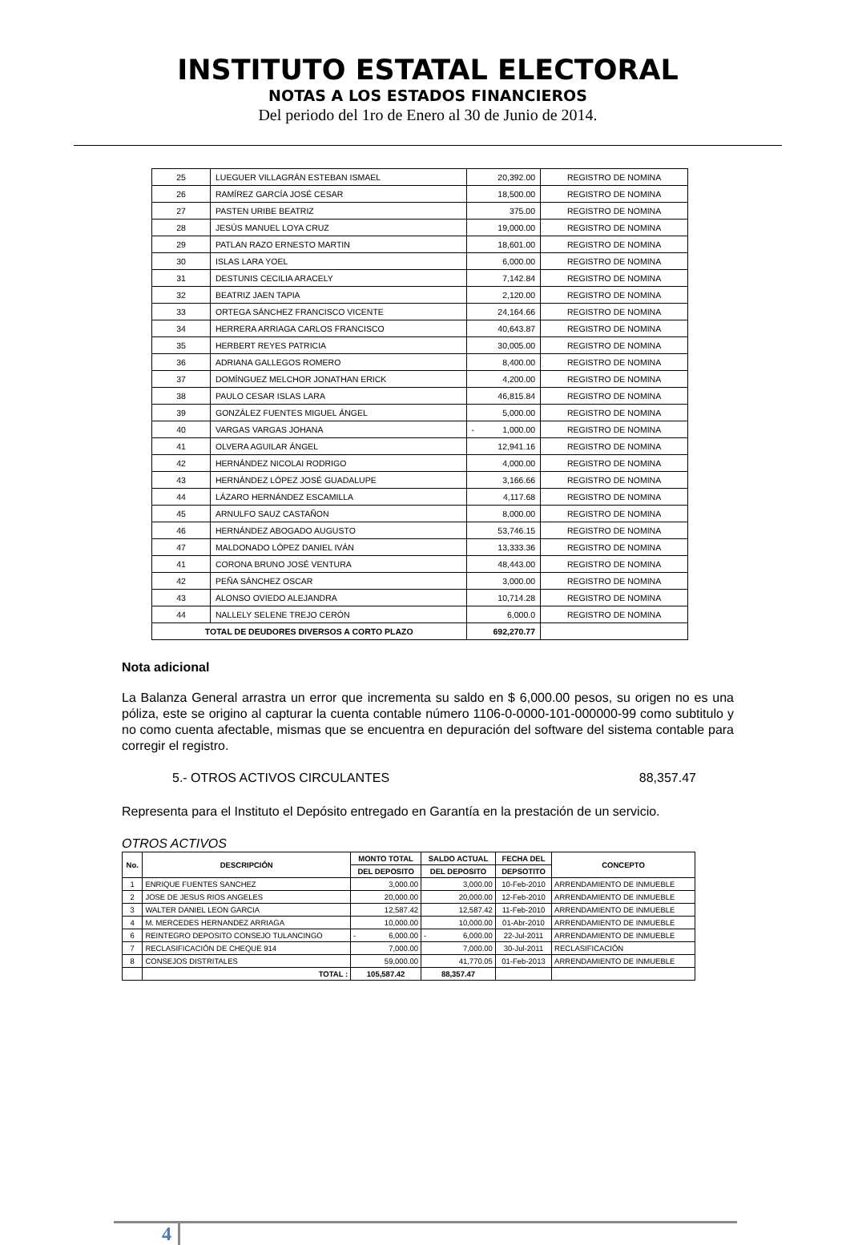INSTITUTO ESTATAL ELECTORAL
NOTAS A LOS ESTADOS FINANCIEROS
Del periodo del 1ro de Enero al 30 de Junio de 2014.
| 25 | LUEGUER VILLAGRÁN ESTEBAN ISMAEL | 20,392.00 | REGISTRO DE NOMINA |
| 26 | RAMÍREZ GARCÍA JOSÉ CESAR | 18,500.00 | REGISTRO DE NOMINA |
| 27 | PASTEN URIBE BEATRIZ | 375.00 | REGISTRO DE NOMINA |
| 28 | JESÚS MANUEL LOYA CRUZ | 19,000.00 | REGISTRO DE NOMINA |
| 29 | PATLAN RAZO ERNESTO MARTIN | 18,601.00 | REGISTRO DE NOMINA |
| 30 | ISLAS LARA YOEL | 6,000.00 | REGISTRO DE NOMINA |
| 31 | DESTUNIS CECILIA ARACELY | 7,142.84 | REGISTRO DE NOMINA |
| 32 | BEATRIZ JAEN TAPIA | 2,120.00 | REGISTRO DE NOMINA |
| 33 | ORTEGA SÁNCHEZ FRANCISCO VICENTE | 24,164.66 | REGISTRO DE NOMINA |
| 34 | HERRERA ARRIAGA CARLOS FRANCISCO | 40,643.87 | REGISTRO DE NOMINA |
| 35 | HERBERT REYES PATRICIA | 30,005.00 | REGISTRO DE NOMINA |
| 36 | ADRIANA GALLEGOS ROMERO | 8,400.00 | REGISTRO DE NOMINA |
| 37 | DOMÍNGUEZ MELCHOR JONATHAN ERICK | 4,200.00 | REGISTRO DE NOMINA |
| 38 | PAULO CESAR ISLAS LARA | 46,815.84 | REGISTRO DE NOMINA |
| 39 | GONZÁLEZ FUENTES MIGUEL ÁNGEL | 5,000.00 | REGISTRO DE NOMINA |
| 40 | VARGAS VARGAS JOHANA | - 1,000.00 | REGISTRO DE NOMINA |
| 41 | OLVERA AGUILAR ÁNGEL | 12,941.16 | REGISTRO DE NOMINA |
| 42 | HERNÁNDEZ NICOLAI RODRIGO | 4,000.00 | REGISTRO DE NOMINA |
| 43 | HERNÁNDEZ LÓPEZ JOSÉ GUADALUPE | 3,166.66 | REGISTRO DE NOMINA |
| 44 | LÁZARO HERNÁNDEZ ESCAMILLA | 4,117.68 | REGISTRO DE NOMINA |
| 45 | ARNULFO SAUZ CASTAÑON | 8,000.00 | REGISTRO DE NOMINA |
| 46 | HERNÁNDEZ ABOGADO AUGUSTO | 53,746.15 | REGISTRO DE NOMINA |
| 47 | MALDONADO LÓPEZ DANIEL IVÁN | 13,333.36 | REGISTRO DE NOMINA |
| 41 | CORONA BRUNO JOSÉ VENTURA | 48,443.00 | REGISTRO DE NOMINA |
| 42 | PEÑA SÁNCHEZ OSCAR | 3,000.00 | REGISTRO DE NOMINA |
| 43 | ALONSO OVIEDO ALEJANDRA | 10,714.28 | REGISTRO DE NOMINA |
| 44 | NALLELY SELENE TREJO CERÓN | 6,000.0 | REGISTRO DE NOMINA |
| TOTAL DE DEUDORES DIVERSOS A CORTO PLAZO | | 692,270.77 | |
Nota adicional
La Balanza General arrastra un error que incrementa su saldo en $ 6,000.00 pesos, su origen no es una póliza, este se origino al capturar la cuenta contable número 1106-0-0000-101-000000-99 como subtitulo y no como cuenta afectable, mismas que se encuentra en depuración del software del sistema contable para corregir el registro.
5.- OTROS ACTIVOS CIRCULANTES 88,357.47
Representa para el Instituto el Depósito entregado en Garantía en la prestación de un servicio.
OTROS ACTIVOS
| No. | DESCRIPCIÓN | MONTO TOTAL | SALDO ACTUAL | FECHA DEL | CONCEPTO |
| --- | --- | --- | --- | --- | --- |
| | | DEL DEPOSITO | DEL DEPOSITO | DEPSOTITO | |
| 1 | ENRIQUE FUENTES SANCHEZ | 3,000.00 | 3,000.00 | 10-Feb-2010 | ARRENDAMIENTO DE INMUEBLE |
| 2 | JOSE DE JESUS RIOS ANGELES | 20,000.00 | 20,000.00 | 12-Feb-2010 | ARRENDAMIENTO DE INMUEBLE |
| 3 | WALTER DANIEL LEON GARCIA | 12,587.42 | 12,587.42 | 11-Feb-2010 | ARRENDAMIENTO DE INMUEBLE |
| 4 | M. MERCEDES HERNANDEZ ARRIAGA | 10,000.00 | 10,000.00 | 01-Abr-2010 | ARRENDAMIENTO DE INMUEBLE |
| 6 | REINTEGRO DEPOSITO CONSEJO TULANCINGO | - 6,000.00 | - 6,000.00 | 22-Jul-2011 | ARRENDAMIENTO DE INMUEBLE |
| 7 | RECLASIFICACIÓN DE CHEQUE 914 | 7,000.00 | 7,000.00 | 30-Jul-2011 | RECLASIFICACIÓN |
| 8 | CONSEJOS DISTRITALES | 59,000.00 | 41,770.05 | 01-Feb-2013 | ARRENDAMIENTO DE INMUEBLE |
| | TOTAL : | 105,587.42 | 88,357.47 | | |
4